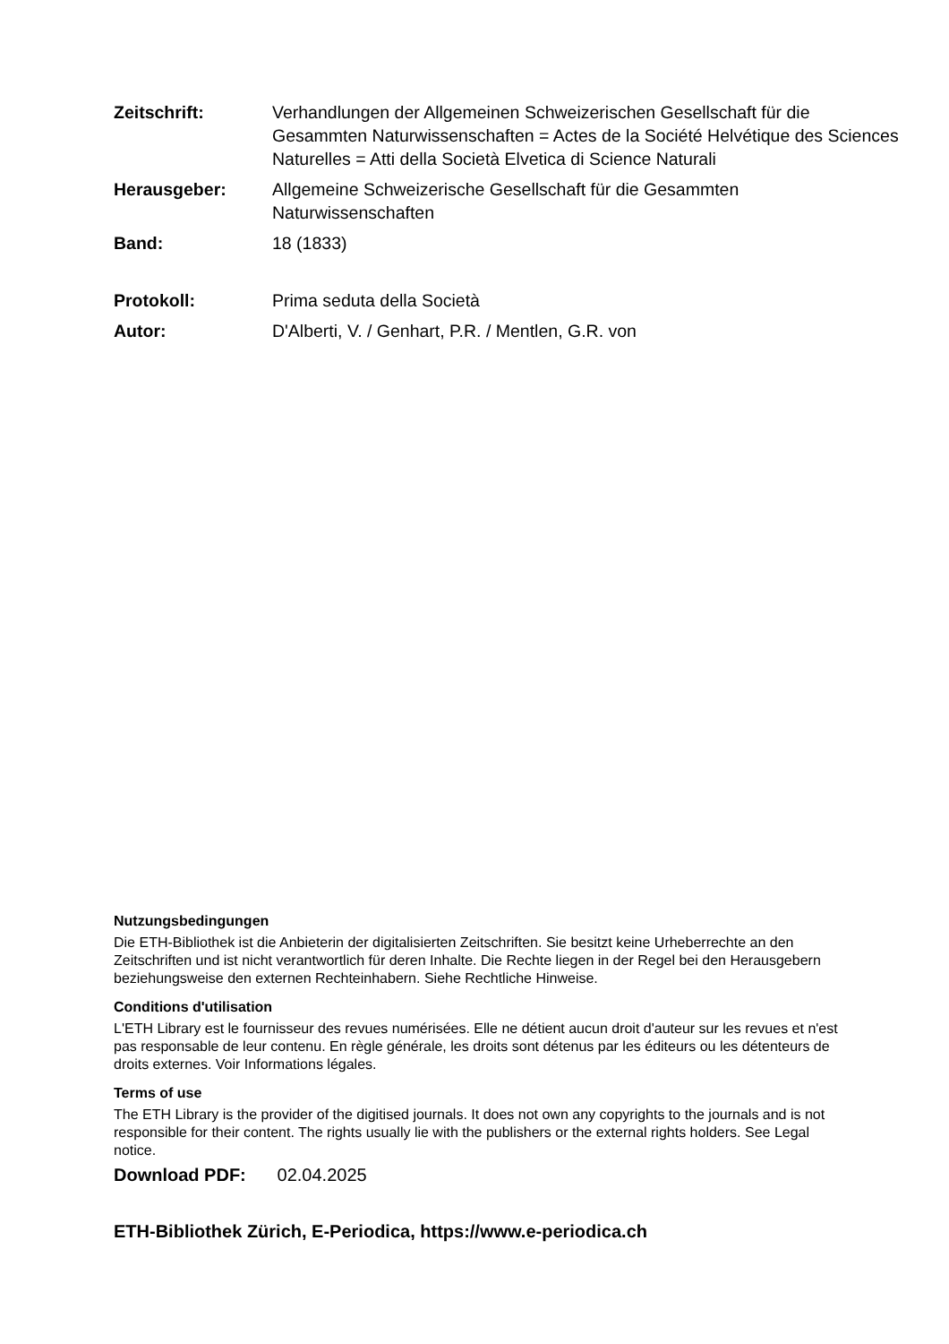Zeitschrift: Verhandlungen der Allgemeinen Schweizerischen Gesellschaft für die Gesammten Naturwissenschaften = Actes de la Société Helvétique des Sciences Naturelles = Atti della Società Elvetica di Science Naturali
Herausgeber: Allgemeine Schweizerische Gesellschaft für die Gesammten Naturwissenschaften
Band: 18 (1833)
Protokoll: Prima seduta della Società
Autor: D'Alberti, V. / Genhart, P.R. / Mentlen, G.R. von
Nutzungsbedingungen
Die ETH-Bibliothek ist die Anbieterin der digitalisierten Zeitschriften. Sie besitzt keine Urheberrechte an den Zeitschriften und ist nicht verantwortlich für deren Inhalte. Die Rechte liegen in der Regel bei den Herausgebern beziehungsweise den externen Rechteinhabern. Siehe Rechtliche Hinweise.
Conditions d'utilisation
L'ETH Library est le fournisseur des revues numérisées. Elle ne détient aucun droit d'auteur sur les revues et n'est pas responsable de leur contenu. En règle générale, les droits sont détenus par les éditeurs ou les détenteurs de droits externes. Voir Informations légales.
Terms of use
The ETH Library is the provider of the digitised journals. It does not own any copyrights to the journals and is not responsible for their content. The rights usually lie with the publishers or the external rights holders. See Legal notice.
Download PDF: 02.04.2025
ETH-Bibliothek Zürich, E-Periodica, https://www.e-periodica.ch